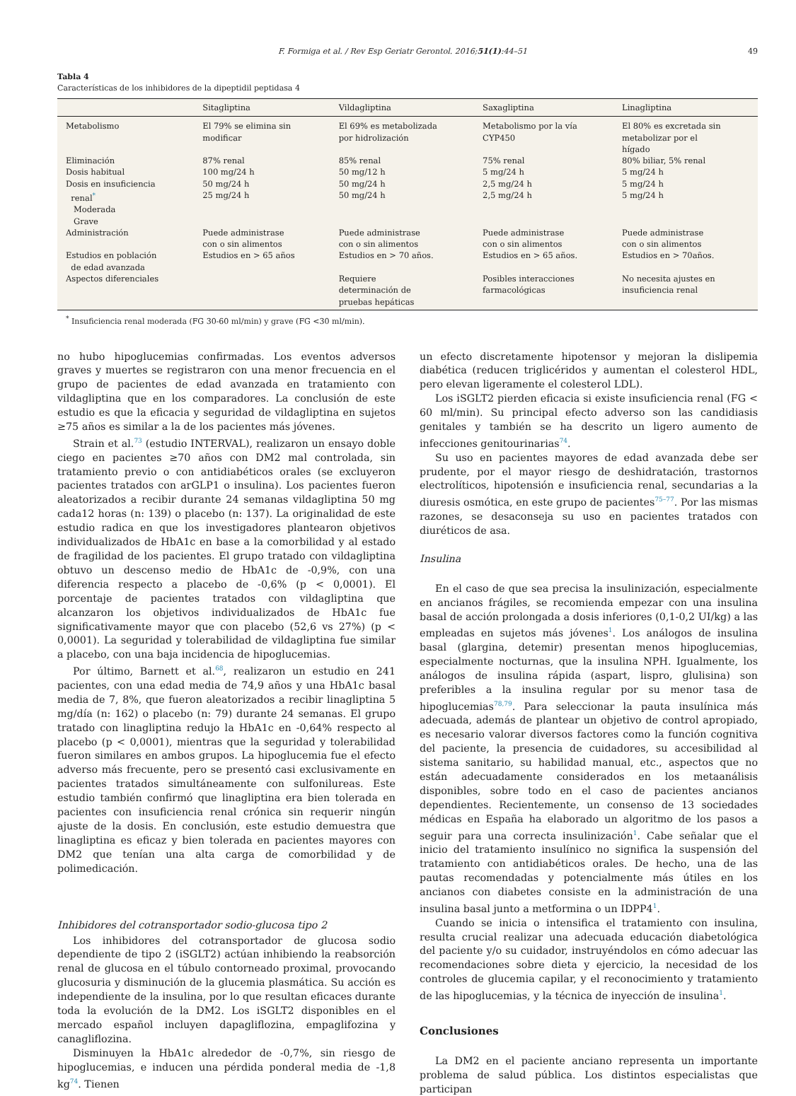F. Formiga et al. / Rev Esp Geriatr Gerontol. 2016;51(1):44–51 49
Tabla 4
Características de los inhibidores de la dipeptidil peptidasa 4
| | Sitagliptina | Vildagliptina | Saxagliptina | Linagliptina |
| --- | --- | --- | --- | --- |
| Metabolismo | El 79% se elimina sin modificar | El 69% es metabolizada por hidrolización | Metabolismo por la vía CYP450 | El 80% es excretada sin metabolizar por el hígado |
| Eliminación | 87% renal | 85% renal | 75% renal | 80% biliar, 5% renal |
| Dosis habitual | 100 mg/24 h | 50 mg/12 h | 5 mg/24 h | 5 mg/24 h |
| Dosis en insuficiencia renal<sup>*</sup> Moderada Grave | 50 mg/24 h 25 mg/24 h | 50 mg/24 h 50 mg/24 h | 2,5 mg/24 h 2,5 mg/24 h | 5 mg/24 h 5 mg/24 h |
| Administración | Puede administrase con o sin alimentos | Puede administrase con o sin alimentos | Puede administrase con o sin alimentos | Puede administrase con o sin alimentos |
| Estudios en población de edad avanzada | Estudios en > 65 años | Estudios en > 70 años. | Estudios en > 65 años. | Estudios en > 70años. |
| Aspectos diferenciales | | Requiere determinación de pruebas hepáticas | Posibles interacciones farmacológicas | No necesita ajustes en insuficiencia renal |
<sup>*</sup> Insuficiencia renal moderada (FG 30-60 ml/min) y grave (FG <30 ml/min).
no hubo hipoglucemias confirmadas. Los eventos adversos graves y muertes se registraron con una menor frecuencia en el grupo de pacientes de edad avanzada en tratamiento con vildagliptina que en los comparadores. La conclusión de este estudio es que la eficacia y seguridad de vildagliptina en sujetos ≥75 años es similar a la de los pacientes más jóvenes.
Strain et al.<sup>73</sup> (estudio INTERVAL), realizaron un ensayo doble ciego en pacientes ≥70 años con DM2 mal controlada, sin tratamiento previo o con antidiabéticos orales (se excluyeron pacientes tratados con arGLP1 o insulina). Los pacientes fueron aleatorizados a recibir durante 24 semanas vildagliptina 50 mg cada12 horas (n: 139) o placebo (n: 137). La originalidad de este estudio radica en que los investigadores plantearon objetivos individualizados de HbA1c en base a la comorbilidad y al estado de fragilidad de los pacientes. El grupo tratado con vildagliptina obtuvo un descenso medio de HbA1c de -0,9%, con una diferencia respecto a placebo de -0,6% (p < 0,0001). El porcentaje de pacientes tratados con vildagliptina que alcanzaron los objetivos individualizados de HbA1c fue significativamente mayor que con placebo (52,6 vs 27%) (p < 0,0001). La seguridad y tolerabilidad de vildagliptina fue similar a placebo, con una baja incidencia de hipoglucemias.
Por último, Barnett et al.<sup>68</sup>, realizaron un estudio en 241 pacientes, con una edad media de 74,9 años y una HbA1c basal media de 7, 8%, que fueron aleatorizados a recibir linagliptina 5 mg/día (n: 162) o placebo (n: 79) durante 24 semanas. El grupo tratado con linagliptina redujo la HbA1c en -0,64% respecto al placebo (p < 0,0001), mientras que la seguridad y tolerabilidad fueron similares en ambos grupos. La hipoglucemia fue el efecto adverso más frecuente, pero se presentó casi exclusivamente en pacientes tratados simultáneamente con sulfonilureas. Este estudio también confirmó que linagliptina era bien tolerada en pacientes con insuficiencia renal crónica sin requerir ningún ajuste de la dosis. En conclusión, este estudio demuestra que linagliptina es eficaz y bien tolerada en pacientes mayores con DM2 que tenían una alta carga de comorbilidad y de polimedicación.
Inhibidores del cotransportador sodio-glucosa tipo 2
Los inhibidores del cotransportador de glucosa sodio dependiente de tipo 2 (iSGLT2) actúan inhibiendo la reabsorción renal de glucosa en el túbulo contorneado proximal, provocando glucosuria y disminución de la glucemia plasmática. Su acción es independiente de la insulina, por lo que resultan eficaces durante toda la evolución de la DM2. Los iSGLT2 disponibles en el mercado español incluyen dapagliflozina, empaglifozina y canagliflozina.
Disminuyen la HbA1c alrededor de -0,7%, sin riesgo de hipoglucemias, e inducen una pérdida ponderal media de -1,8 kg<sup>74</sup>. Tienen
un efecto discretamente hipotensor y mejoran la dislipemia diabética (reducen triglicéridos y aumentan el colesterol HDL, pero elevan ligeramente el colesterol LDL).
Los iSGLT2 pierden eficacia si existe insuficiencia renal (FG < 60 ml/min). Su principal efecto adverso son las candidiasis genitales y también se ha descrito un ligero aumento de infecciones genitourinarias<sup>74</sup>.
Su uso en pacientes mayores de edad avanzada debe ser prudente, por el mayor riesgo de deshidratación, trastornos electrolíticos, hipotensión e insuficiencia renal, secundarias a la diuresis osmótica, en este grupo de pacientes<sup>75–77</sup>. Por las mismas razones, se desaconseja su uso en pacientes tratados con diuréticos de asa.
Insulina
En el caso de que sea precisa la insulinización, especialmente en ancianos frágiles, se recomienda empezar con una insulina basal de acción prolongada a dosis inferiores (0,1-0,2 UI/kg) a las empleadas en sujetos más jóvenes<sup>1</sup>. Los análogos de insulina basal (glargina, detemir) presentan menos hipoglucemias, especialmente nocturnas, que la insulina NPH. Igualmente, los análogos de insulina rápida (aspart, lispro, glulisina) son preferibles a la insulina regular por su menor tasa de hipoglucemias<sup>78,79</sup>. Para seleccionar la pauta insulínica más adecuada, además de plantear un objetivo de control apropiado, es necesario valorar diversos factores como la función cognitiva del paciente, la presencia de cuidadores, su accesibilidad al sistema sanitario, su habilidad manual, etc., aspectos que no están adecuadamente considerados en los metaanálisis disponibles, sobre todo en el caso de pacientes ancianos dependientes. Recientemente, un consenso de 13 sociedades médicas en España ha elaborado un algoritmo de los pasos a seguir para una correcta insulinización<sup>1</sup>. Cabe señalar que el inicio del tratamiento insulínico no significa la suspensión del tratamiento con antidiabéticos orales. De hecho, una de las pautas recomendadas y potencialmente más útiles en los ancianos con diabetes consiste en la administración de una insulina basal junto a metformina o un IDPP4<sup>1</sup>.
Cuando se inicia o intensifica el tratamiento con insulina, resulta crucial realizar una adecuada educación diabetológica del paciente y/o su cuidador, instruyéndolos en cómo adecuar las recomendaciones sobre dieta y ejercicio, la necesidad de los controles de glucemia capilar, y el reconocimiento y tratamiento de las hipoglucemias, y la técnica de inyección de insulina<sup>1</sup>.
Conclusiones
La DM2 en el paciente anciano representa un importante problema de salud pública. Los distintos especialistas que participan